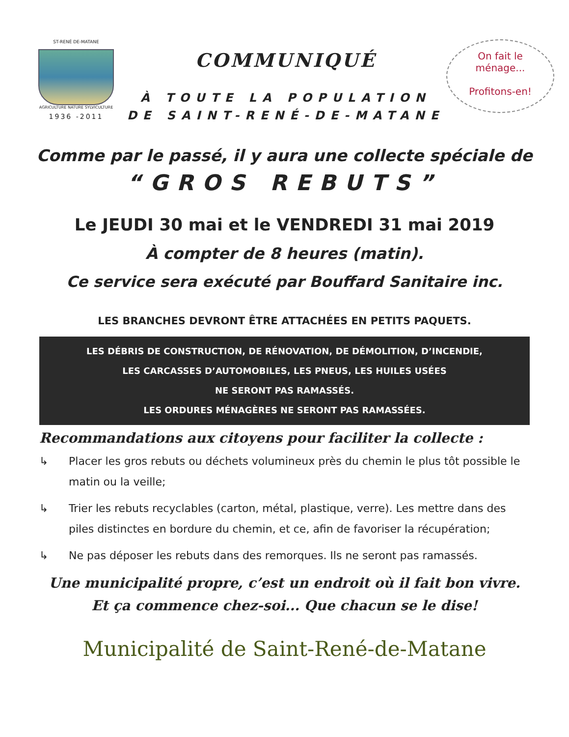ST-RENÉ DE-MATANE
AGRICULTURE NATURE SYLVICULTURE
1936 -2011
COMMUNIQUÉ
À TOUTE LA POPULATION
DE SAINT-RENÉ-DE-MATANE
On fait le
ménage...
Profitons-en!
Comme par le passé, il y aura une collecte spéciale de
“GROS REBUTS”
Le JEUDI 30 mai et le VENDREDI 31 mai 2019
À compter de 8 heures (matin).
Ce service sera exécuté par Bouffard Sanitaire inc.
LES BRANCHES DEVRONT ÊTRE ATTACHÉES EN PETITS PAQUETS.
LES DÉBRIS DE CONSTRUCTION, DE RÉNOVATION, DE DÉMOLITION, D’INCENDIE,
LES CARCASSES D’AUTOMOBILES, LES PNEUS, LES HUILES USÉES
NE SERONT PAS RAMASSÉS.
LES ORDURES MÉNAGÈRES NE SERONT PAS RAMASSÉES.
Recommandations aux citoyens pour faciliter la collecte :
↳ Placer les gros rebuts ou déchets volumineux près du chemin le plus tôt possible le matin ou la veille;
↳ Trier les rebuts recyclables (carton, métal, plastique, verre). Les mettre dans des piles distinctes en bordure du chemin, et ce, afin de favoriser la récupération;
↳ Ne pas déposer les rebuts dans des remorques. Ils ne seront pas ramassés.
Une municipalité propre, c’est un endroit où il fait bon vivre.
Et ça commence chez-soi... Que chacun se le dise!
Municipalité de Saint-René-de-Matane